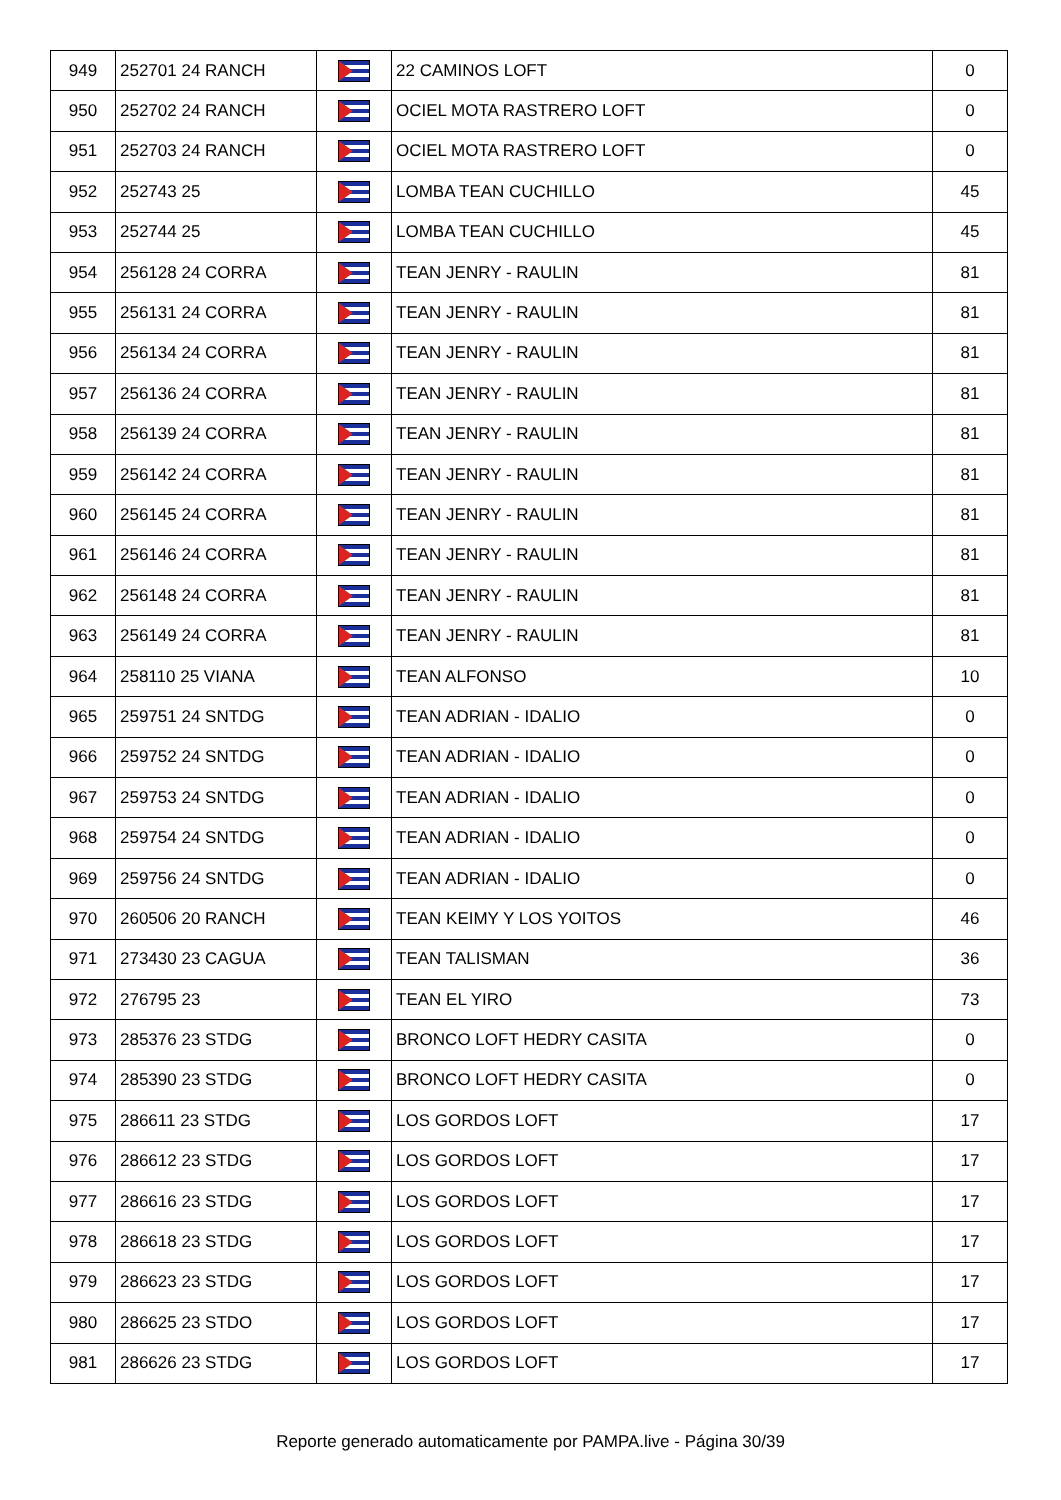| 949 | 252701 24 RANCH | | 22 CAMINOS LOFT | 0 |
| 950 | 252702 24 RANCH | | OCIEL MOTA RASTRERO LOFT | 0 |
| 951 | 252703 24 RANCH | | OCIEL MOTA RASTRERO LOFT | 0 |
| 952 | 252743 25 | | LOMBA TEAN CUCHILLO | 45 |
| 953 | 252744 25 | | LOMBA TEAN CUCHILLO | 45 |
| 954 | 256128 24 CORRA | | TEAN JENRY - RAULIN | 81 |
| 955 | 256131 24 CORRA | | TEAN JENRY - RAULIN | 81 |
| 956 | 256134 24 CORRA | | TEAN JENRY - RAULIN | 81 |
| 957 | 256136 24 CORRA | | TEAN JENRY - RAULIN | 81 |
| 958 | 256139 24 CORRA | | TEAN JENRY - RAULIN | 81 |
| 959 | 256142 24 CORRA | | TEAN JENRY - RAULIN | 81 |
| 960 | 256145 24 CORRA | | TEAN JENRY - RAULIN | 81 |
| 961 | 256146 24 CORRA | | TEAN JENRY - RAULIN | 81 |
| 962 | 256148 24 CORRA | | TEAN JENRY - RAULIN | 81 |
| 963 | 256149 24 CORRA | | TEAN JENRY - RAULIN | 81 |
| 964 | 258110 25 VIANA | | TEAN ALFONSO | 10 |
| 965 | 259751 24 SNTDG | | TEAN ADRIAN - IDALIO | 0 |
| 966 | 259752 24 SNTDG | | TEAN ADRIAN - IDALIO | 0 |
| 967 | 259753 24 SNTDG | | TEAN ADRIAN - IDALIO | 0 |
| 968 | 259754 24 SNTDG | | TEAN ADRIAN - IDALIO | 0 |
| 969 | 259756 24 SNTDG | | TEAN ADRIAN - IDALIO | 0 |
| 970 | 260506 20 RANCH | | TEAN KEIMY Y LOS YOITOS | 46 |
| 971 | 273430 23 CAGUA | | TEAN TALISMAN | 36 |
| 972 | 276795 23 | | TEAN EL YIRO | 73 |
| 973 | 285376 23 STDG | | BRONCO LOFT HEDRY CASITA | 0 |
| 974 | 285390 23 STDG | | BRONCO LOFT HEDRY CASITA | 0 |
| 975 | 286611 23 STDG | | LOS GORDOS LOFT | 17 |
| 976 | 286612 23 STDG | | LOS GORDOS LOFT | 17 |
| 977 | 286616 23 STDG | | LOS GORDOS LOFT | 17 |
| 978 | 286618 23 STDG | | LOS GORDOS LOFT | 17 |
| 979 | 286623 23 STDG | | LOS GORDOS LOFT | 17 |
| 980 | 286625 23 STDO | | LOS GORDOS LOFT | 17 |
| 981 | 286626 23 STDG | | LOS GORDOS LOFT | 17 |
Reporte generado automaticamente por PAMPA.live - Página 30/39